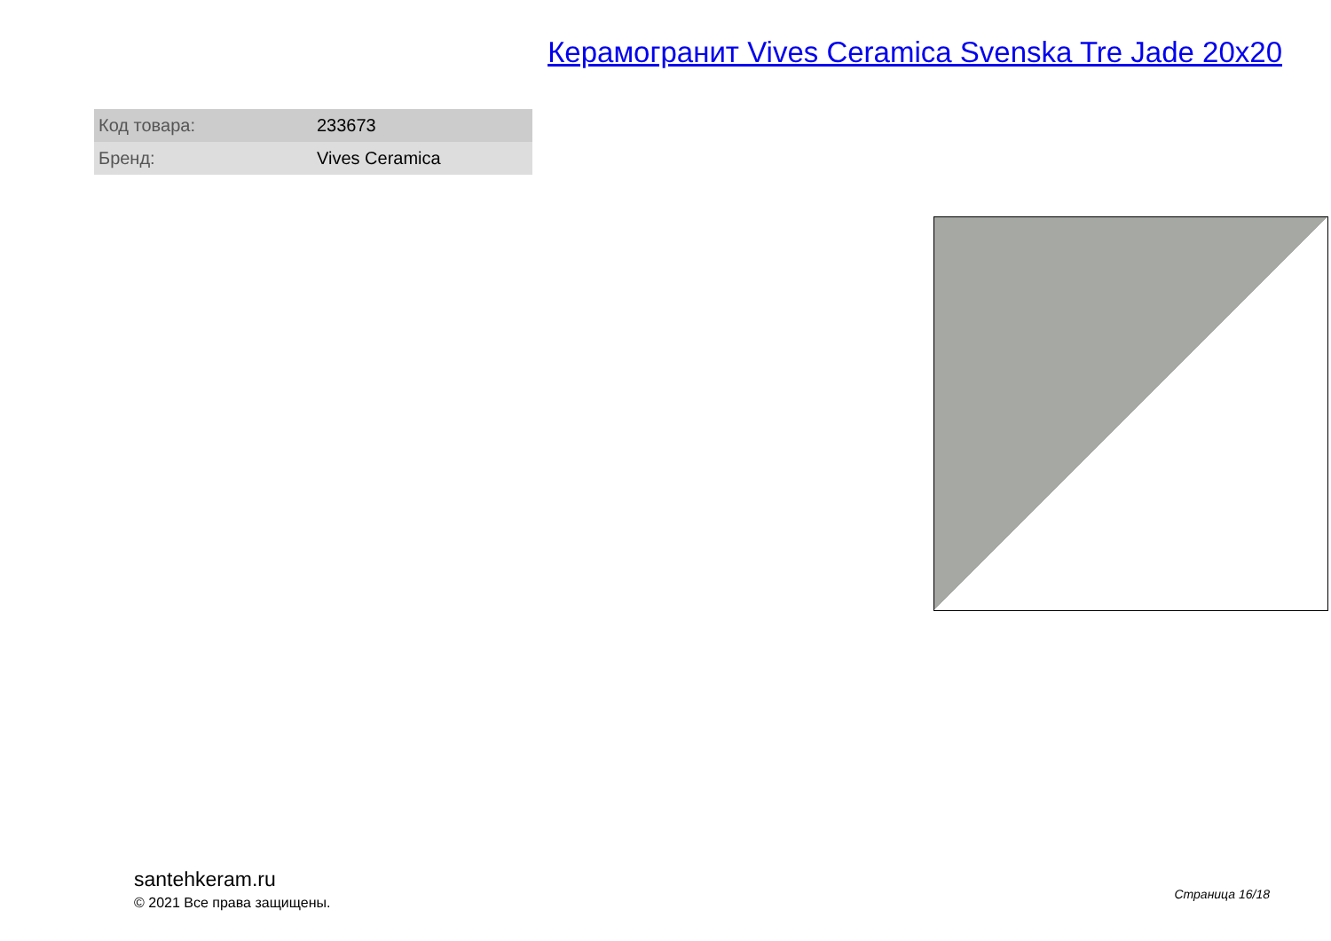Керамогранит Vives Ceramica Svenska Tre Jade 20x20
| Код товара: | 233673 |
| Бренд: | Vives Ceramica |
santehkeram.ru
© 2021 Все права защищены.
Страница 16/18